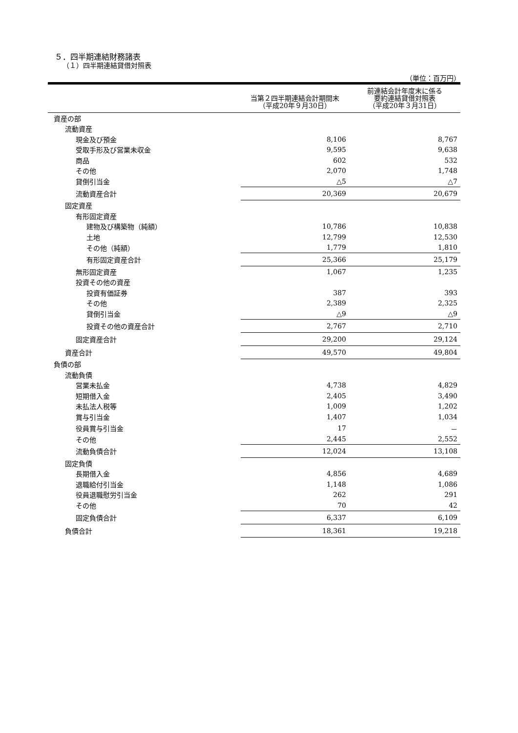５．四半期連結財務諸表
（１）四半期連結貸借対照表
（単位：百万円）
| | 当第２四半期連結会計期間末 （平成20年９月30日） | 前連結会計年度末に係る 要約連結貸借対照表 （平成20年３月31日） |
| --- | --- | --- |
| 資産の部 | | |
| 流動資産 | | |
| 現金及び預金 | 8,106 | 8,767 |
| 受取手形及び営業未収金 | 9,595 | 9,638 |
| 商品 | 602 | 532 |
| その他 | 2,070 | 1,748 |
| 貸倒引当金 | △5 | △7 |
| 流動資産合計 | 20,369 | 20,679 |
| 固定資産 | | |
| 有形固定資産 | | |
| 建物及び構築物（純額） | 10,786 | 10,838 |
| 土地 | 12,799 | 12,530 |
| その他（純額） | 1,779 | 1,810 |
| 有形固定資産合計 | 25,366 | 25,179 |
| 無形固定資産 | 1,067 | 1,235 |
| 投資その他の資産 | | |
| 投資有価証券 | 387 | 393 |
| その他 | 2,389 | 2,325 |
| 貸倒引当金 | △9 | △9 |
| 投資その他の資産合計 | 2,767 | 2,710 |
| 固定資産合計 | 29,200 | 29,124 |
| 資産合計 | 49,570 | 49,804 |
| 負債の部 | | |
| 流動負債 | | |
| 営業未払金 | 4,738 | 4,829 |
| 短期借入金 | 2,405 | 3,490 |
| 未払法人税等 | 1,009 | 1,202 |
| 賞与引当金 | 1,407 | 1,034 |
| 役員賞与引当金 | 17 | － |
| その他 | 2,445 | 2,552 |
| 流動負債合計 | 12,024 | 13,108 |
| 固定負債 | | |
| 長期借入金 | 4,856 | 4,689 |
| 退職給付引当金 | 1,148 | 1,086 |
| 役員退職慰労引当金 | 262 | 291 |
| その他 | 70 | 42 |
| 固定負債合計 | 6,337 | 6,109 |
| 負債合計 | 18,361 | 19,218 |